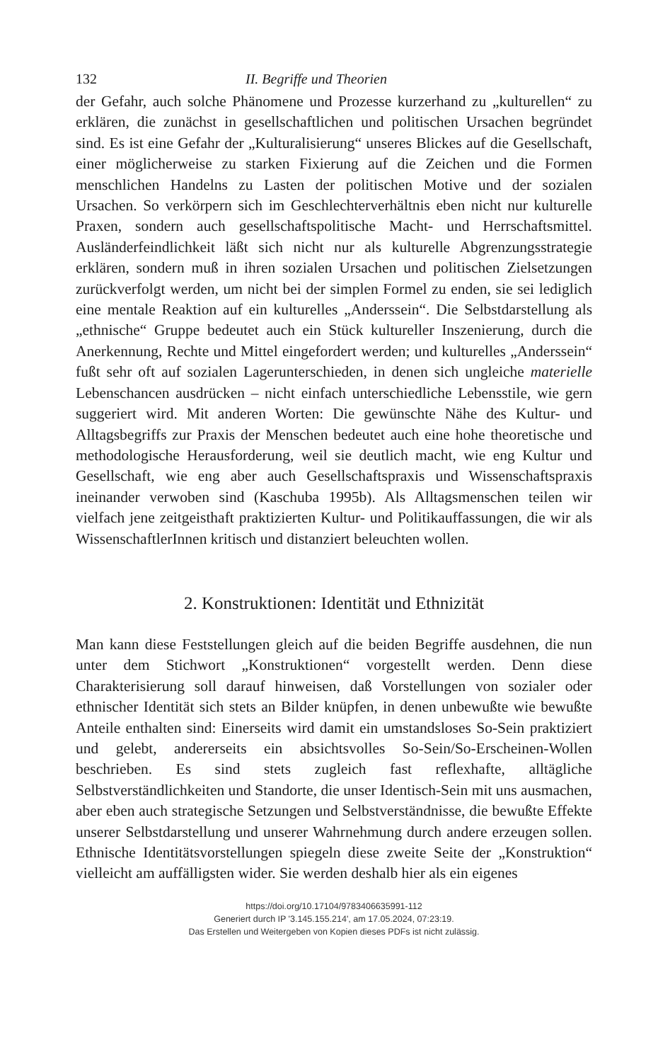132 II. Begriffe und Theorien
der Gefahr, auch solche Phänomene und Prozesse kurzerhand zu „kulturellen“ zu erklären, die zunächst in gesellschaftlichen und politischen Ursachen begründet sind. Es ist eine Gefahr der „Kulturalisierung“ unseres Blickes auf die Gesellschaft, einer möglicherweise zu starken Fixierung auf die Zeichen und die Formen menschlichen Handelns zu Lasten der politischen Motive und der sozialen Ursachen. So verkörpern sich im Geschlechterverhältnis eben nicht nur kulturelle Praxen, sondern auch gesellschaftspolitische Macht- und Herrschaftsmittel. Ausländerfeindlichkeit läßt sich nicht nur als kulturelle Abgrenzungsstrategie erklären, sondern muß in ihren sozialen Ursachen und politischen Zielsetzungen zurückverfolgt werden, um nicht bei der simplen Formel zu enden, sie sei lediglich eine mentale Reaktion auf ein kulturelles „Anderssein“. Die Selbstdarstellung als „ethnische“ Gruppe bedeutet auch ein Stück kultureller Inszenierung, durch die Anerkennung, Rechte und Mittel eingefordert werden; und kulturelles „Anderssein“ fußt sehr oft auf sozialen Lagerunterschieden, in denen sich ungleiche materielle Lebenschancen ausdrücken – nicht einfach unterschiedliche Lebensstile, wie gern suggeriert wird. Mit anderen Worten: Die gewünschte Nähe des Kultur- und Alltagsbegriffs zur Praxis der Menschen bedeutet auch eine hohe theoretische und methodologische Herausforderung, weil sie deutlich macht, wie eng Kultur und Gesellschaft, wie eng aber auch Gesellschaftspraxis und Wissenschaftspraxis ineinander verwoben sind (Kaschuba 1995b). Als Alltagsmenschen teilen wir vielfach jene zeitgeisthaft praktizierten Kultur- und Politikauffassungen, die wir als WissenschaftlerInnen kritisch und distanziert beleuchten wollen.
2. Konstruktionen: Identität und Ethnizität
Man kann diese Feststellungen gleich auf die beiden Begriffe ausdehnen, die nun unter dem Stichwort „Konstruktionen“ vorgestellt werden. Denn diese Charakterisierung soll darauf hinweisen, daß Vorstellungen von sozialer oder ethnischer Identität sich stets an Bilder knüpfen, in denen unbewußte wie bewußte Anteile enthalten sind: Einerseits wird damit ein umstandsloses So-Sein praktiziert und gelebt, andererseits ein absichtsvolles So-Sein/So-Erscheinen-Wollen beschrieben. Es sind stets zugleich fast reflexhafte, alltägliche Selbstverständlichkeiten und Standorte, die unser Identisch-Sein mit uns ausmachen, aber eben auch strategische Setzungen und Selbstverständnisse, die bewußte Effekte unserer Selbstdarstellung und unserer Wahrnehmung durch andere erzeugen sollen. Ethnische Identitätsvorstellungen spiegeln diese zweite Seite der „Konstruktion“ vielleicht am auffälligsten wider. Sie werden deshalb hier als ein eigenes
https://doi.org/10.17104/9783406635991-112
Generiert durch IP '3.145.155.214', am 17.05.2024, 07:23:19.
Das Erstellen und Weitergeben von Kopien dieses PDFs ist nicht zulässig.